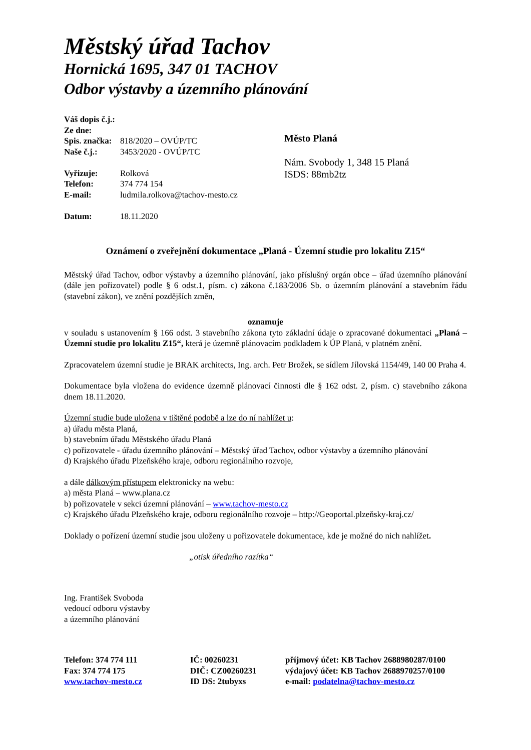Městský úřad Tachov
Hornická 1695, 347 01 TACHOV
Odbor výstavby a územního plánování
Váš dopis č.j.:
Ze dne:
Spis. značka: 818/2020 – OVÚP/TC
Naše č.j.: 3453/2020 - OVÚP/TC
Vyřizuje: Rolková
Telefon: 374 774 154
E-mail: ludmila.rolkova@tachov-mesto.cz
Datum: 18.11.2020
Město Planá
Nám. Svobody 1, 348 15 Planá
ISDS: 88mb2tz
Oznámení o zveřejnění dokumentace „Planá - Územní studie pro lokalitu Z15“
Městský úřad Tachov, odbor výstavby a územního plánování, jako příslušný orgán obce – úřad územního plánování (dále jen pořizovatel) podle § 6 odst.1, písm. c) zákona č.183/2006 Sb. o územním plánování a stavebním řádu (stavební zákon), ve znění pozdějších změn,
oznamuje
v souladu s ustanovením § 166 odst. 3 stavebního zákona tyto základní údaje o zpracované dokumentaci „Planá – Územní studie pro lokalitu Z15“, která je územně plánovacím podkladem k ÚP Planá, v platném znění.
Zpracovatelem územní studie je BRAK architects, Ing. arch. Petr Brožek, se sídlem Jílovská 1154/49, 140 00 Praha 4.
Dokumentace byla vložena do evidence územně plánovací činnosti dle § 162 odst. 2, písm. c) stavebního zákona dnem 18.11.2020.
Územní studie bude uložena v tištěné podobě a lze do ní nahlížet u:
a) úřadu města Planá,
b) stavebním úřadu Městského úřadu Planá
c) pořizovatele - úřadu územního plánování – Městský úřad Tachov, odbor výstavby a územního plánování
d) Krajského úřadu Plzeňského kraje, odboru regionálního rozvoje,
a dále dálkovým přístupem elektronicky na webu:
a) města Planá – www.plana.cz
b) pořizovatele v sekci územní plánování – www.tachov-mesto.cz
c) Krajského úřadu Plzeňského kraje, odboru regionálního rozvoje – http://Geoportal.plzeňsky-kraj.cz/
Doklady o pořízení územní studie jsou uloženy u pořizovatele dokumentace, kde je možné do nich nahlížet.
„otisk úředního razítka“
Ing. František Svoboda
vedoucí odboru výstavby
a územního plánování
Telefon: 374 774 111
Fax: 374 774 175
www.tachov-mesto.cz
IČ: 00260231
DIČ: CZ00260231
ID DS: 2tubyxs
příjmový účet: KB Tachov 2688980287/0100
výdajový účet: KB Tachov 2688970257/0100
e-mail: podatelna@tachov-mesto.cz